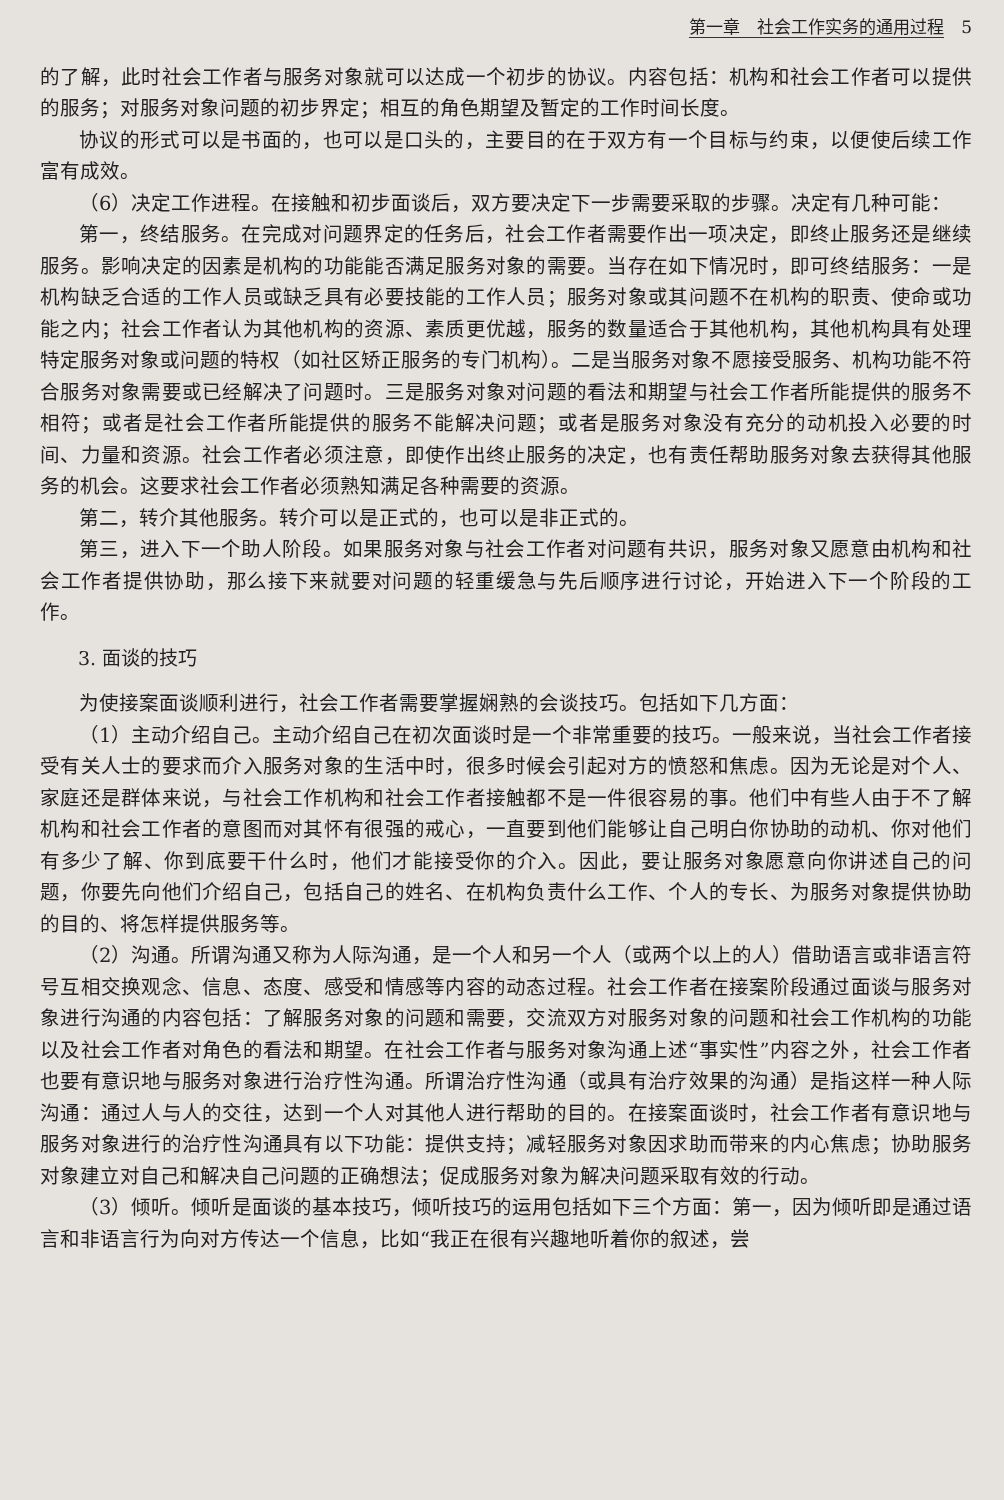第一章　社会工作实务的通用过程　5
的了解，此时社会工作者与服务对象就可以达成一个初步的协议。内容包括：机构和社会工作者可以提供的服务；对服务对象问题的初步界定；相互的角色期望及暂定的工作时间长度。
协议的形式可以是书面的，也可以是口头的，主要目的在于双方有一个目标与约束，以便使后续工作富有成效。
（6）决定工作进程。在接触和初步面谈后，双方要决定下一步需要采取的步骤。决定有几种可能：
第一，终结服务。在完成对问题界定的任务后，社会工作者需要作出一项决定，即终止服务还是继续服务。影响决定的因素是机构的功能能否满足服务对象的需要。当存在如下情况时，即可终结服务：一是机构缺乏合适的工作人员或缺乏具有必要技能的工作人员；服务对象或其问题不在机构的职责、使命或功能之内；社会工作者认为其他机构的资源、素质更优越，服务的数量适合于其他机构，其他机构具有处理特定服务对象或问题的特权（如社区矫正服务的专门机构）。二是当服务对象不愿接受服务、机构功能不符合服务对象需要或已经解决了问题时。三是服务对象对问题的看法和期望与社会工作者所能提供的服务不相符；或者是社会工作者所能提供的服务不能解决问题；或者是服务对象没有充分的动机投入必要的时间、力量和资源。社会工作者必须注意，即使作出终止服务的决定，也有责任帮助服务对象去获得其他服务的机会。这要求社会工作者必须熟知满足各种需要的资源。
第二，转介其他服务。转介可以是正式的，也可以是非正式的。
第三，进入下一个助人阶段。如果服务对象与社会工作者对问题有共识，服务对象又愿意由机构和社会工作者提供协助，那么接下来就要对问题的轻重缓急与先后顺序进行讨论，开始进入下一个阶段的工作。
3. 面谈的技巧
为使接案面谈顺利进行，社会工作者需要掌握娴熟的会谈技巧。包括如下几方面：
（1）主动介绍自己。主动介绍自己在初次面谈时是一个非常重要的技巧。一般来说，当社会工作者接受有关人士的要求而介入服务对象的生活中时，很多时候会引起对方的愤怒和焦虑。因为无论是对个人、家庭还是群体来说，与社会工作机构和社会工作者接触都不是一件很容易的事。他们中有些人由于不了解机构和社会工作者的意图而对其怀有很强的戒心，一直要到他们能够让自己明白你协助的动机、你对他们有多少了解、你到底要干什么时，他们才能接受你的介入。因此，要让服务对象愿意向你讲述自己的问题，你要先向他们介绍自己，包括自己的姓名、在机构负责什么工作、个人的专长、为服务对象提供协助的目的、将怎样提供服务等。
（2）沟通。所谓沟通又称为人际沟通，是一个人和另一个人（或两个以上的人）借助语言或非语言符号互相交换观念、信息、态度、感受和情感等内容的动态过程。社会工作者在接案阶段通过面谈与服务对象进行沟通的内容包括：了解服务对象的问题和需要，交流双方对服务对象的问题和社会工作机构的功能以及社会工作者对角色的看法和期望。在社会工作者与服务对象沟通上述“事实性”内容之外，社会工作者也要有意识地与服务对象进行治疗性沟通。所谓治疗性沟通（或具有治疗效果的沟通）是指这样一种人际沟通：通过人与人的交往，达到一个人对其他人进行帮助的目的。在接案面谈时，社会工作者有意识地与服务对象进行的治疗性沟通具有以下功能：提供支持；减轻服务对象因求助而带来的内心焦虑；协助服务对象建立对自己和解决自己问题的正确想法；促成服务对象为解决问题采取有效的行动。
（3）倾听。倾听是面谈的基本技巧，倾听技巧的运用包括如下三个方面：第一，因为倾听即是通过语言和非语言行为向对方传达一个信息，比如“我正在很有兴趣地听着你的叙述，尝